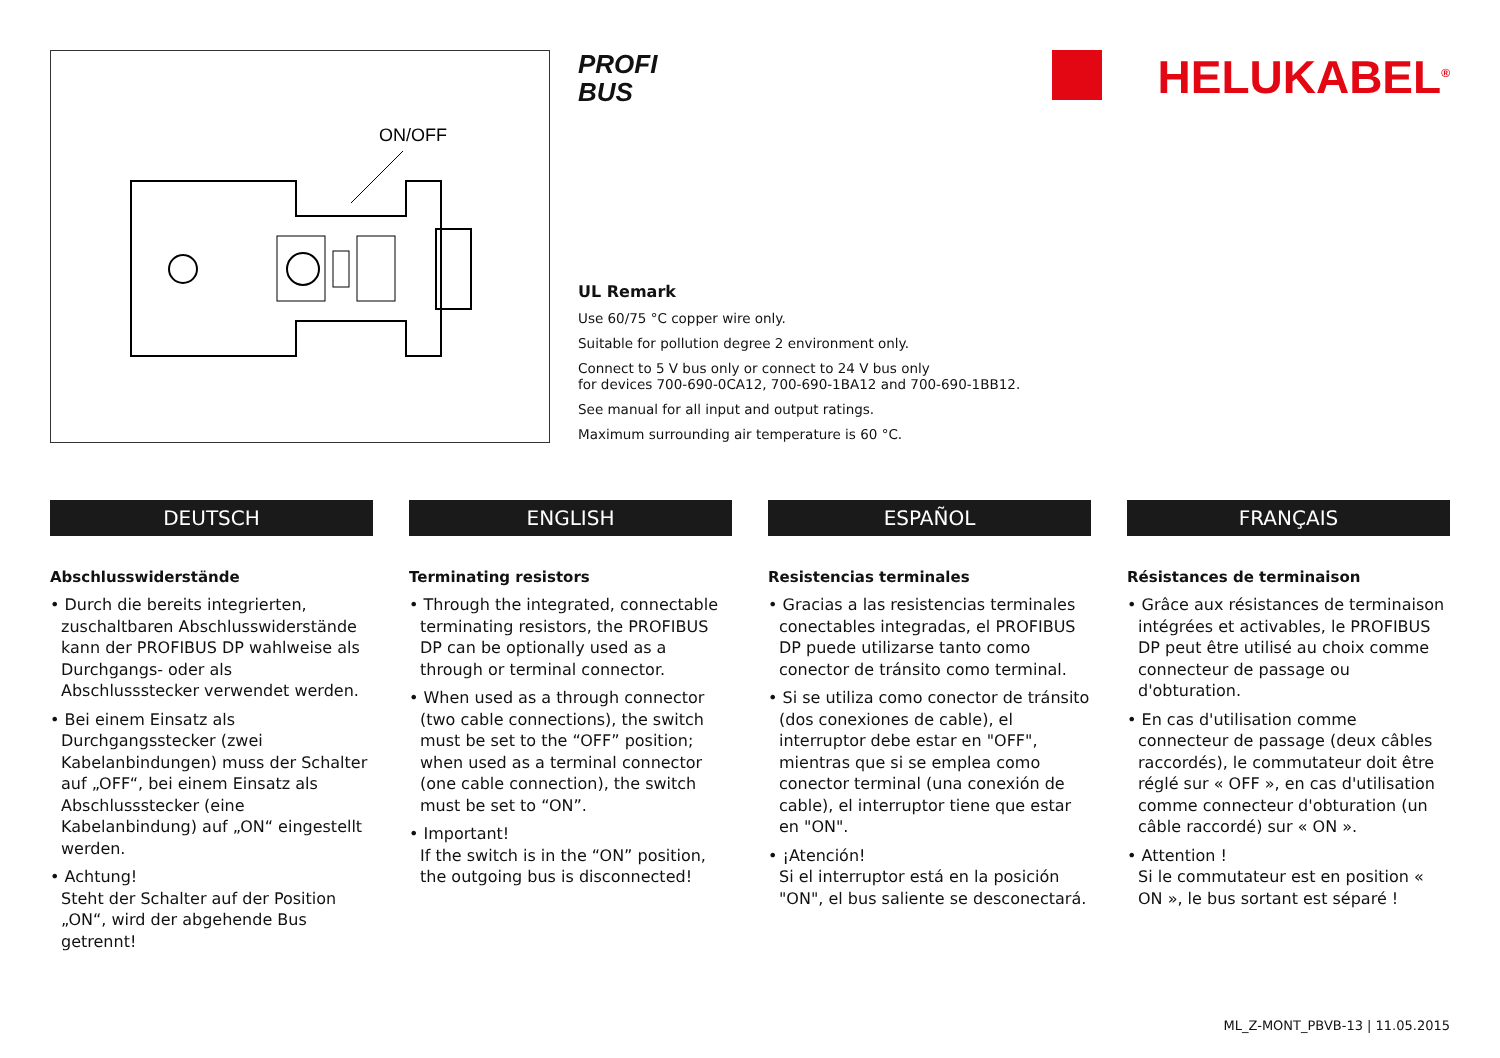ON/OFF
PROFI
BUS
UL Remark
Use 60/75 °C copper wire only.
Suitable for pollution degree 2 environment only.
Connect to 5 V bus only or connect to 24 V bus only
for devices 700-690-0CA12, 700-690-1BA12 and 700-690-1BB12.
See manual for all input and output ratings.
Maximum surrounding air temperature is 60 °C.
HELUKABEL<sup>®</sup>
DEUTSCH
Abschlusswiderstände
• Durch die bereits integrierten, zuschaltbaren Abschlusswiderstände kann der PROFIBUS DP wahlweise als Durchgangs- oder als Abschlussstecker verwendet werden.
• Bei einem Einsatz als Durchgangsstecker (zwei Kabelanbindungen) muss der Schalter auf „OFF“, bei einem Einsatz als Abschlussstecker (eine Kabelanbindung) auf „ON“ eingestellt werden.
• Achtung!
Steht der Schalter auf der Position „ON“, wird der abgehende Bus getrennt!
ENGLISH
Terminating resistors
• Through the integrated, connectable terminating resistors, the PROFIBUS DP can be optionally used as a through or terminal connector.
• When used as a through connector (two cable connections), the switch must be set to the “OFF” position; when used as a terminal connector (one cable connection), the switch must be set to “ON”.
• Important!
If the switch is in the “ON” position, the outgoing bus is disconnected!
ESPAÑOL
Resistencias terminales
• Gracias a las resistencias terminales conectables integradas, el PROFIBUS DP puede utilizarse tanto como conector de tránsito como terminal.
• Si se utiliza como conector de tránsito (dos conexiones de cable), el interruptor debe estar en "OFF", mientras que si se emplea como conector terminal (una conexión de cable), el interruptor tiene que estar en "ON".
• ¡Atención!
Si el interruptor está en la posición "ON", el bus saliente se desconectará.
FRANÇAIS
Résistances de terminaison
• Grâce aux résistances de terminaison intégrées et activables, le PROFIBUS DP peut être utilisé au choix comme connecteur de passage ou d'obturation.
• En cas d'utilisation comme connecteur de passage (deux câbles raccordés), le commutateur doit être réglé sur « OFF », en cas d'utilisation comme connecteur d'obturation (un câble raccordé) sur « ON ».
• Attention !
Si le commutateur est en position « ON », le bus sortant est séparé !
ML_Z-MONT_PBVB-13 | 11.05.2015